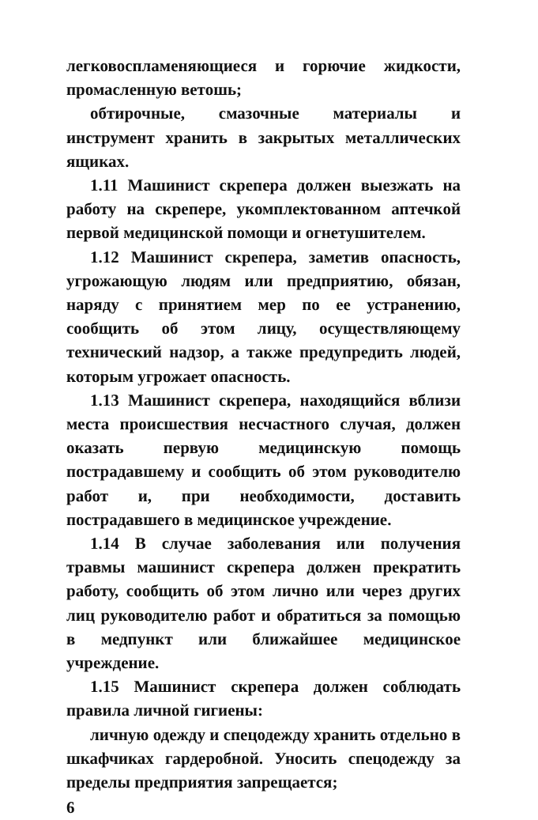легковоспламеняющиеся и горючие жидкости, промасленную ветошь;
обтирочные, смазочные материалы и инструмент хранить в закрытых металлических ящиках.
1.11 Машинист скрепера должен выезжать на работу на скрепере, укомплектованном аптечкой первой медицинской помощи и огнетушителем.
1.12 Машинист скрепера, заметив опасность, угрожающую людям или предприятию, обязан, наряду с принятием мер по ее устранению, сообщить об этом лицу, осуществляющему технический надзор, а также предупредить людей, которым угрожает опасность.
1.13 Машинист скрепера, находящийся вблизи места происшествия несчастного случая, должен оказать первую медицинскую помощь пострадавшему и сообщить об этом руководителю работ и, при необходимости, доставить пострадавшего в медицинское учреждение.
1.14 В случае заболевания или получения травмы машинист скрепера должен прекратить работу, сообщить об этом лично или через других лиц руководителю работ и обратиться за помощью в медпункт или ближайшее медицинское учреждение.
1.15 Машинист скрепера должен соблюдать правила личной гигиены:
личную одежду и спецодежду хранить отдельно в шкафчиках гардеробной. Уносить спецодежду за пределы предприятия запрещается;
6